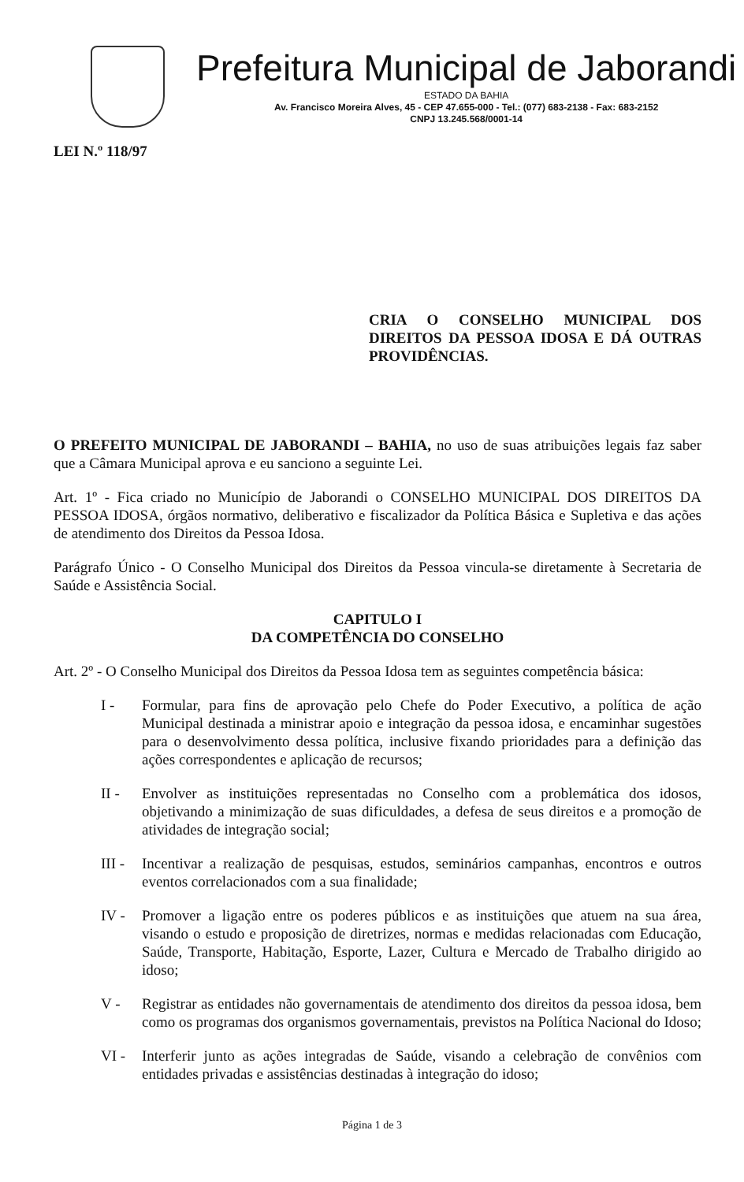Prefeitura Municipal de Jaborandi
ESTADO DA BAHIA
Av. Francisco Moreira Alves, 45 - CEP 47.655-000 - Tel.: (077) 683-2138 - Fax: 683-2152
CNPJ 13.245.568/0001-14
LEI N.º 118/97
CRIA O CONSELHO MUNICIPAL DOS DIREITOS DA PESSOA IDOSA E DÁ OUTRAS PROVIDÊNCIAS.
O PREFEITO MUNICIPAL DE JABORANDI – BAHIA, no uso de suas atribuições legais faz saber que a Câmara Municipal aprova e eu sanciono a seguinte Lei.
Art. 1º - Fica criado no Município de Jaborandi o CONSELHO MUNICIPAL DOS DIREITOS DA PESSOA IDOSA, órgãos normativo, deliberativo e fiscalizador da Política Básica e Supletiva e das ações de atendimento dos Direitos da Pessoa Idosa.
Parágrafo Único - O Conselho Municipal dos Direitos da Pessoa vincula-se diretamente à Secretaria de Saúde e Assistência Social.
CAPITULO I
DA COMPETÊNCIA DO CONSELHO
Art. 2º - O Conselho Municipal dos Direitos da Pessoa Idosa tem as seguintes competência básica:
I - Formular, para fins de aprovação pelo Chefe do Poder Executivo, a política de ação Municipal destinada a ministrar apoio e integração da pessoa idosa, e encaminhar sugestões para o desenvolvimento dessa política, inclusive fixando prioridades para a definição das ações correspondentes e aplicação de recursos;
II - Envolver as instituições representadas no Conselho com a problemática dos idosos, objetivando a minimização de suas dificuldades, a defesa de seus direitos e a promoção de atividades de integração social;
III - Incentivar a realização de pesquisas, estudos, seminários campanhas, encontros e outros eventos correlacionados com a sua finalidade;
IV - Promover a ligação entre os poderes públicos e as instituições que atuem na sua área, visando o estudo e proposição de diretrizes, normas e medidas relacionadas com Educação, Saúde, Transporte, Habitação, Esporte, Lazer, Cultura e Mercado de Trabalho dirigido ao idoso;
V - Registrar as entidades não governamentais de atendimento dos direitos da pessoa idosa, bem como os programas dos organismos governamentais, previstos na Política Nacional do Idoso;
VI - Interferir junto as ações integradas de Saúde, visando a celebração de convênios com entidades privadas e assistências destinadas à integração do idoso;
Página 1 de 3